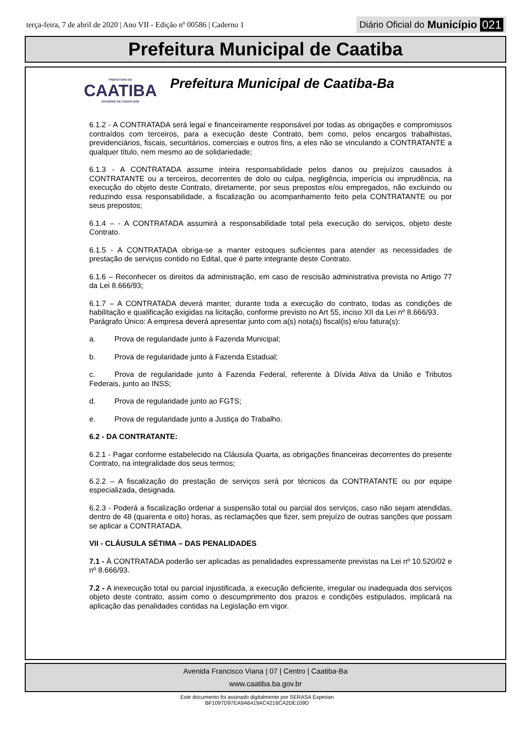terça-feira, 7 de abril de 2020 | Ano VII - Edição nº 00586 | Caderno 1
Diário Oficial do Município 021
Prefeitura Municipal de Caatiba
PREFEITURA DE
CAATIBA
GOVERNO DE TODOS NÓS
Prefeitura Municipal de Caatiba-Ba
6.1.2 - A CONTRATADA será legal e financeiramente responsável por todas as obrigações e compromissos contraídos com terceiros, para a execução deste Contrato, bem como, pelos encargos trabalhistas, previdenciários, fiscais, securitários, comerciais e outros fins, a eles não se vinculando a CONTRATANTE a qualquer título, nem mesmo ao de solidariedade;
6.1.3 - A CONTRATADA assume inteira responsabilidade pelos danos ou prejuízos causados à CONTRATANTE ou a terceiros, decorrentes de dolo ou culpa, negligência, imperícia ou imprudência, na execução do objeto deste Contrato, diretamente, por seus prepostos e/ou empregados, não excluindo ou reduzindo essa responsabilidade, a fiscalização ou acompanhamento feito pela CONTRATANTE ou por seus prepostos;
6.1.4 – - A CONTRATADA assumirá a responsabilidade total pela execução do serviços, objeto deste Contrato.
6.1.5 - A CONTRATADA obriga-se a manter estoques suficientes para atender as necessidades de prestação de serviços contido no Edital, que é parte integrante deste Contrato.
6.1.6 – Reconhecer os direitos da administração, em caso de rescisão administrativa prevista no Artigo 77 da Lei 8.666/93;
6.1.7 – A CONTRATADA deverá manter, durante toda a execução do contrato, todas as condições de habilitação e qualificação exigidas na licitação, conforme previsto no Art 55, inciso XII da Lei nº 8.666/93.
Parágrafo Único: A empresa deverá apresentar junto com a(s) nota(s) fiscal(is) e/ou fatura(s):
a. Prova de regularidade junto à Fazenda Municipal;
b. Prova de regularidade junto à Fazenda Estadual;
c. Prova de regularidade junto à Fazenda Federal, referente à Dívida Ativa da União e Tributos Federais, junto ao INSS;
d. Prova de regularidade junto ao FGTS;
e. Prova de regularidade junto a Justiça do Trabalho.
6.2 - DA CONTRATANTE:
6.2.1 - Pagar conforme estabelecido na Cláusula Quarta, as obrigações financeiras decorrentes do presente Contrato, na integralidade dos seus termos;
6.2.2 – A fiscalização do prestação de serviços será por técnicos da CONTRATANTE ou por equipe especializada, designada.
6.2.3 - Poderá a fiscalização ordenar a suspensão total ou parcial dos serviços, caso não sejam atendidas, dentro de 48 (quarenta e oito) horas, as reclamações que fizer, sem prejuízo de outras sanções que possam se aplicar a CONTRATADA.
VII - CLÁUSULA SÉTIMA – DAS PENALIDADES
7.1 - À CONTRATADA poderão ser aplicadas as penalidades expressamente previstas na Lei nº 10.520/02 e nº 8.666/93.
7.2 - A inexecução total ou parcial injustificada, a execução deficiente, irregular ou inadequada dos serviços objeto deste contrato, assim como o descumprimento dos prazos e condições estipulados, implicará na aplicação das penalidades contidas na Legislação em vigor.
Avenida Francisco Viana | 07 | Centro | Caatiba-Ba
www.caatiba.ba.gov.br
Este documento foi assinado digitalmente por SERASA Experian
BF1097D97EA9A6419AC4216CA2DE109D